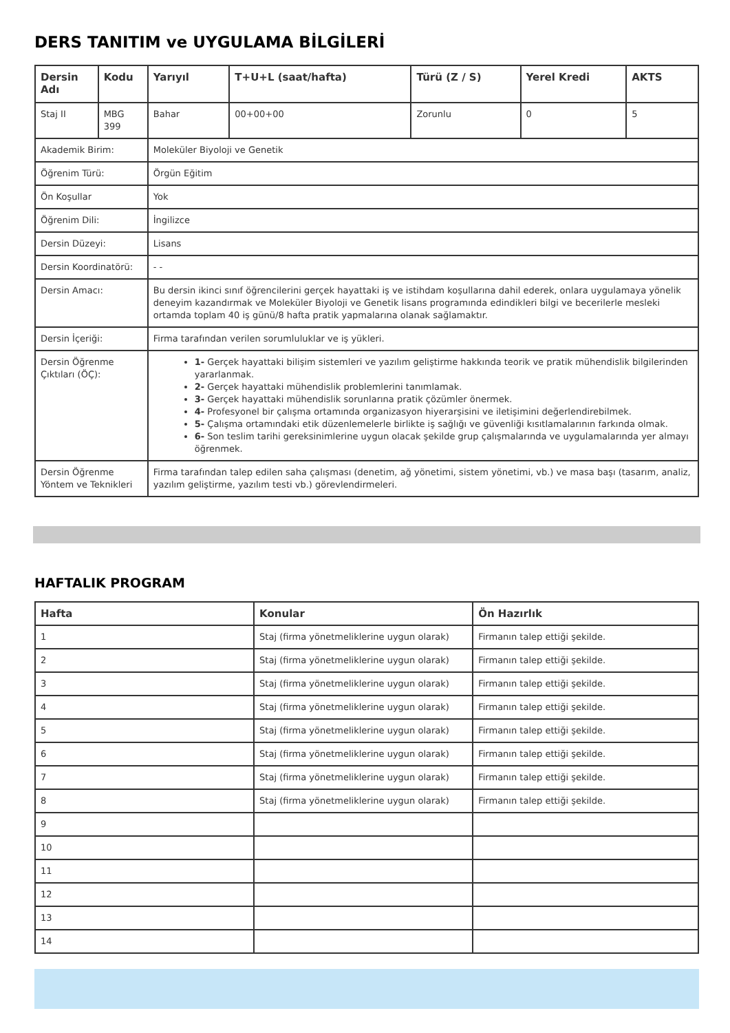DERS TANITIM ve UYGULAMA BİLGİLERİ
| Dersin Adı | Kodu | Yarıyıl | T+U+L (saat/hafta) | Türü (Z / S) | Yerel Kredi | AKTS |
| --- | --- | --- | --- | --- | --- | --- |
| Staj II | MBG 399 | Bahar | 00+00+00 | Zorunlu | 0 | 5 |
| Akademik Birim: | | Moleküler Biyoloji ve Genetik | | | | |
| Öğrenim Türü: | | Örgün Eğitim | | | | |
| Ön Koşullar | | Yok | | | | |
| Öğrenim Dili: | | İngilizce | | | | |
| Dersin Düzeyi: | | Lisans | | | | |
| Dersin Koordinatörü: | | - - | | | | |
| Dersin Amacı: | | Bu dersin ikinci sınıf öğrencilerini gerçek hayattaki iş ve istihdam koşullarına dahil ederek, onlara uygulamaya yönelik deneyim kazandırmak ve Moleküler Biyoloji ve Genetik lisans programında edindikleri bilgi ve becerilerle mesleki ortamda toplam 40 iş günü/8 hafta pratik yapmalarına olanak sağlamaktır. | | | | |
| Dersin İçeriği: | | Firma tarafından verilen sorumluluklar ve iş yükleri. | | | | |
| Dersin Öğrenme Çıktıları (ÖÇ): | | 1- Gerçek hayattaki bilişim sistemleri ve yazılım geliştirme hakkında teorik ve pratik mühendislik bilgilerinden yararlanmak. 2- Gerçek hayattaki mühendislik problemlerini tanımlamak. 3- Gerçek hayattaki mühendislik sorunlarına pratik çözümler önermek. 4- Profesyonel bir çalışma ortamında organizasyon hiyerarşisini ve iletişimini değerlendirebilmek. 5- Çalışma ortamındaki etik düzenlemelerle birlikte iş sağlığı ve güvenliği kısıtlamalarının farkında olmak. 6- Son teslim tarihi gereksinimlerine uygun olacak şekilde grup çalışmalarında ve uygulamalarında yer almayı öğrenmek. | | | | |
| Dersin Öğrenme Yöntem ve Teknikleri | | Firma tarafından talep edilen saha çalışması (denetim, ağ yönetimi, sistem yönetimi, vb.) ve masa başı (tasarım, analiz, yazılım geliştirme, yazılım testi vb.) görevlendirmeleri. | | | | |
HAFTALIK PROGRAM
| Hafta | Konular | Ön Hazırlık |
| --- | --- | --- |
| 1 | Staj (firma yönetmeliklerine uygun olarak) | Firmanın talep ettiği şekilde. |
| 2 | Staj (firma yönetmeliklerine uygun olarak) | Firmanın talep ettiği şekilde. |
| 3 | Staj (firma yönetmeliklerine uygun olarak) | Firmanın talep ettiği şekilde. |
| 4 | Staj (firma yönetmeliklerine uygun olarak) | Firmanın talep ettiği şekilde. |
| 5 | Staj (firma yönetmeliklerine uygun olarak) | Firmanın talep ettiği şekilde. |
| 6 | Staj (firma yönetmeliklerine uygun olarak) | Firmanın talep ettiği şekilde. |
| 7 | Staj (firma yönetmeliklerine uygun olarak) | Firmanın talep ettiği şekilde. |
| 8 | Staj (firma yönetmeliklerine uygun olarak) | Firmanın talep ettiği şekilde. |
| 9 | | |
| 10 | | |
| 11 | | |
| 12 | | |
| 13 | | |
| 14 | | |